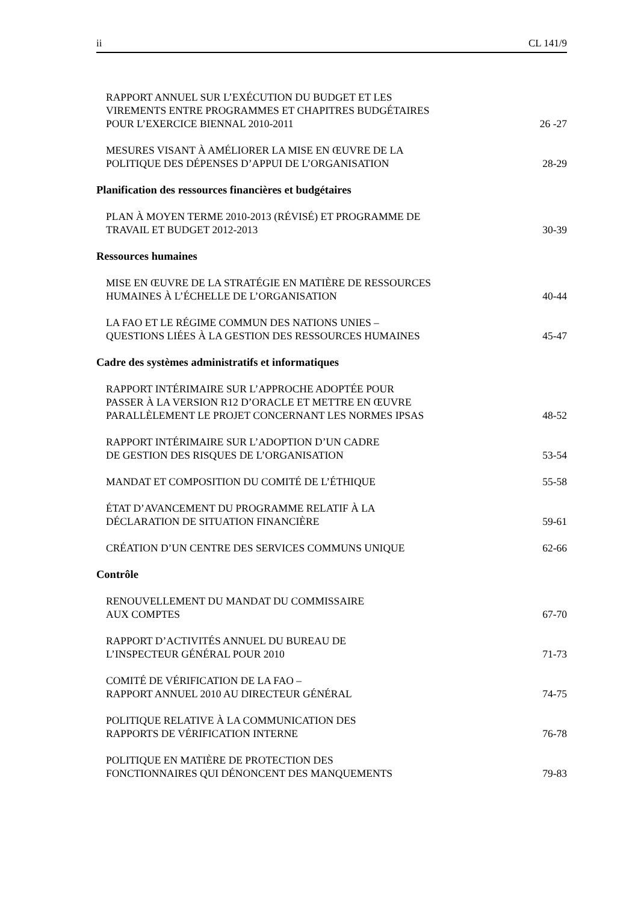ii CL 141/9
RAPPORT ANNUEL SUR L’EXÉCUTION DU BUDGET ET LES
VIREMENTS ENTRE PROGRAMMES ET CHAPITRES BUDGÉTAIRES
POUR L’EXERCICE BIENNAL 2010-2011
26 -27
MESURES VISANT À AMÉLIORER LA MISE EN ŒUVRE DE LA
POLITIQUE DES DÉPENSES D’APPUI DE L’ORGANISATION
28-29
Planification des ressources financières et budgétaires
PLAN À MOYEN TERME 2010-2013 (RÉVISÉ) ET PROGRAMME DE
TRAVAIL ET BUDGET 2012-2013
30-39
Ressources humaines
MISE EN ŒUVRE DE LA STRATÉGIE EN MATIÈRE DE RESSOURCES
HUMAINES À L’ÉCHELLE DE L’ORGANISATION
40-44
LA FAO ET LE RÉGIME COMMUN DES NATIONS UNIES –
QUESTIONS LIÉES À LA GESTION DES RESSOURCES HUMAINES
45-47
Cadre des systèmes administratifs et informatiques
RAPPORT INTÉRIMAIRE SUR L’APPROCHE ADOPTÉE POUR
PASSER À LA VERSION R12 D’ORACLE ET METTRE EN ŒUVRE
PARALLÈLEMENT LE PROJET CONCERNANT LES NORMES IPSAS
48-52
RAPPORT INTÉRIMAIRE SUR L’ADOPTION D’UN CADRE
DE GESTION DES RISQUES DE L’ORGANISATION
53-54
MANDAT ET COMPOSITION DU COMITÉ DE L’ÉTHIQUE
55-58
ÉTAT D’AVANCEMENT DU PROGRAMME RELATIF À LA
DÉCLARATION DE SITUATION FINANCIÈRE
59-61
CRÉATION D’UN CENTRE DES SERVICES COMMUNS UNIQUE
62-66
Contrôle
RENOUVELLEMENT DU MANDAT DU COMMISSAIRE
AUX COMPTES
67-70
RAPPORT D’ACTIVITÉS ANNUEL DU BUREAU DE
L’INSPECTEUR GÉNÉRAL POUR 2010
71-73
COMITÉ DE VÉRIFICATION DE LA FAO –
RAPPORT ANNUEL 2010 AU DIRECTEUR GÉNÉRAL
74-75
POLITIQUE RELATIVE À LA COMMUNICATION DES
RAPPORTS DE VÉRIFICATION INTERNE
76-78
POLITIQUE EN MATIÈRE DE PROTECTION DES
FONCTIONNAIRES QUI DÉNONCENT DES MANQUEMENTS
79-83